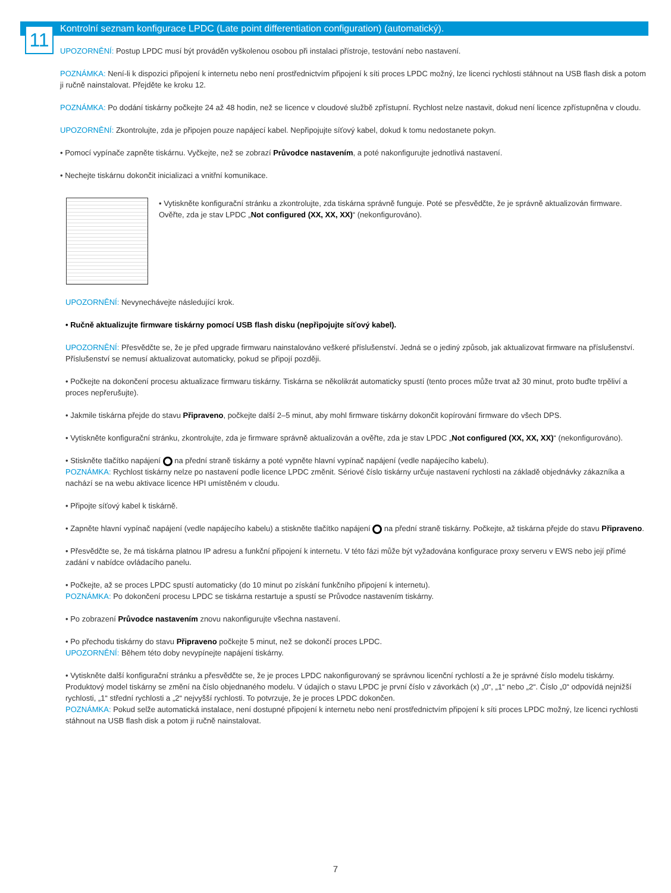11
Kontrolní seznam konfigurace LPDC (Late point differentiation configuration) (automatický).
UPOZORNĚNÍ: Postup LPDC musí být prováděn vyškolenou osobou při instalaci přístroje, testování nebo nastavení.
POZNÁMKA: Není-li k dispozici připojení k internetu nebo není prostřednictvím připojení k síti proces LPDC možný, lze licenci rychlosti stáhnout na USB flash disk a potom ji ručně nainstalovat. Přejděte ke kroku 12.
POZNÁMKA: Po dodání tiskárny počkejte 24 až 48 hodin, než se licence v cloudové službě zpřístupní. Rychlost nelze nastavit, dokud není licence zpřístupněna v cloudu.
UPOZORNĚNÍ: Zkontrolujte, zda je připojen pouze napájecí kabel. Nepřipojujte síťový kabel, dokud k tomu nedostanete pokyn.
• Pomocí vypínače zapněte tiskárnu. Vyčkejte, než se zobrazí Průvodce nastavením, a poté nakonfigurujte jednotlivá nastavení.
• Nechejte tiskárnu dokončit inicializaci a vnitřní komunikace.
• Vytiskněte konfigurační stránku a zkontrolujte, zda tiskárna správně funguje. Poté se přesvědčte, že je správně aktualizován firmware. Ověřte, zda je stav LPDC „Not configured (XX, XX, XX)“ (nekonfigurováno).
UPOZORNĚNÍ: Nevynechávejte následující krok.
• Ručně aktualizujte firmware tiskárny pomocí USB flash disku (nepřipojujte síťový kabel).
UPOZORNĚNÍ: Přesvědčte se, že je před upgrade firmwaru nainstalováno veškeré příslušenství. Jedná se o jediný způsob, jak aktualizovat firmware na příslušenství. Příslušenství se nemusí aktualizovat automaticky, pokud se připojí později.
• Počkejte na dokončení procesu aktualizace firmwaru tiskárny. Tiskárna se několikrát automaticky spustí (tento proces může trvat až 30 minut, proto buďte trpěliví a proces nepřerušujte).
• Jakmile tiskárna přejde do stavu Připraveno, počkejte další 2–5 minut, aby mohl firmware tiskárny dokončit kopírování firmware do všech DPS.
• Vytiskněte konfigurační stránku, zkontrolujte, zda je firmware správně aktualizován a ověřte, zda je stav LPDC „Not configured (XX, XX, XX)“ (nekonfigurováno).
• Stiskněte tlačítko napájení na přední straně tiskárny a poté vypněte hlavní vypínač napájení (vedle napájecího kabelu).
POZNÁMKA: Rychlost tiskárny nelze po nastavení podle licence LPDC změnit. Sériové číslo tiskárny určuje nastavení rychlosti na základě objednávky zákazníka a nachází se na webu aktivace licence HPI umístěném v cloudu.
• Připojte síťový kabel k tiskárně.
• Zapněte hlavní vypínač napájení (vedle napájecího kabelu) a stiskněte tlačítko napájení na přední straně tiskárny. Počkejte, až tiskárna přejde do stavu Připraveno.
• Přesvědčte se, že má tiskárna platnou IP adresu a funkční připojení k internetu. V této fázi může být vyžadována konfigurace proxy serveru v EWS nebo její přímé zadání v nabídce ovládacího panelu.
• Počkejte, až se proces LPDC spustí automaticky (do 10 minut po získání funkčního připojení k internetu).
POZNÁMKA: Po dokončení procesu LPDC se tiskárna restartuje a spustí se Průvodce nastavením tiskárny.
• Po zobrazení Průvodce nastavením znovu nakonfigurujte všechna nastavení.
• Po přechodu tiskárny do stavu Připraveno počkejte 5 minut, než se dokončí proces LPDC.
UPOZORNĚNÍ: Během této doby nevypínejte napájení tiskárny.
• Vytiskněte další konfigurační stránku a přesvědčte se, že je proces LPDC nakonfigurovaný se správnou licenční rychlostí a že je správné číslo modelu tiskárny. Produktový model tiskárny se změní na číslo objednaného modelu. V údajích o stavu LPDC je první číslo v závorkách (x) „0“, „1“ nebo „2“. Číslo „0“ odpovídá nejnižší rychlosti, „1“ střední rychlosti a „2“ nejvyšší rychlosti. To potvrzuje, že je proces LPDC dokončen.
POZNÁMKA: Pokud selže automatická instalace, není dostupné připojení k internetu nebo není prostřednictvím připojení k síti proces LPDC možný, lze licenci rychlosti stáhnout na USB flash disk a potom ji ručně nainstalovat.
7